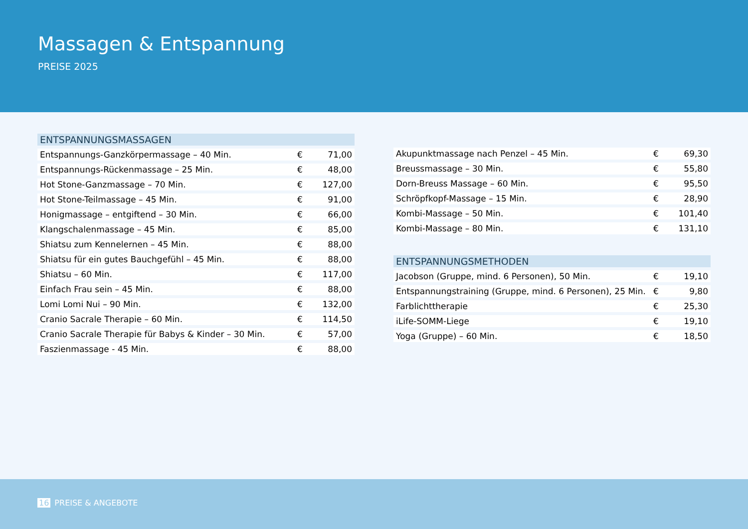Massagen & Entspannung
PREISE 2025
| ENTSPANNUNGSMASSAGEN | | |
| --- | --- | --- |
| Entspannungs-Ganzkörpermassage – 40 Min. | € | 71,00 |
| Entspannungs-Rückenmassage – 25 Min. | € | 48,00 |
| Hot Stone-Ganzmassage – 70 Min. | € | 127,00 |
| Hot Stone-Teilmassage – 45 Min. | € | 91,00 |
| Honigmassage – entgiftend – 30 Min. | € | 66,00 |
| Klangschalenmassage – 45 Min. | € | 85,00 |
| Shiatsu zum Kennelernen – 45 Min. | € | 88,00 |
| Shiatsu für ein gutes Bauchgefühl – 45 Min. | € | 88,00 |
| Shiatsu – 60 Min. | € | 117,00 |
| Einfach Frau sein – 45 Min. | € | 88,00 |
| Lomi Lomi Nui – 90 Min. | € | 132,00 |
| Cranio Sacrale Therapie – 60 Min. | € | 114,50 |
| Cranio Sacrale Therapie für Babys & Kinder – 30 Min. | € | 57,00 |
| Faszienmassage - 45 Min. | € | 88,00 |
| Akupunktmassage nach Penzel – 45 Min. | € | 69,30 |
| Breussmassage – 30 Min. | € | 55,80 |
| Dorn-Breuss Massage – 60 Min. | € | 95,50 |
| Schröpfkopf-Massage – 15 Min. | € | 28,90 |
| Kombi-Massage – 50 Min. | € | 101,40 |
| Kombi-Massage – 80 Min. | € | 131,10 |
| ENTSPANNUNGSMETHODEN | | |
| --- | --- | --- |
| Jacobson (Gruppe, mind. 6 Personen), 50 Min. | € | 19,10 |
| Entspannungstraining (Gruppe, mind. 6 Personen), 25 Min. | € | 9,80 |
| Farblichttherapie | € | 25,30 |
| iLife-SOMM-Liege | € | 19,10 |
| Yoga (Gruppe) – 60 Min. | € | 18,50 |
16 PREISE & ANGEBOTE